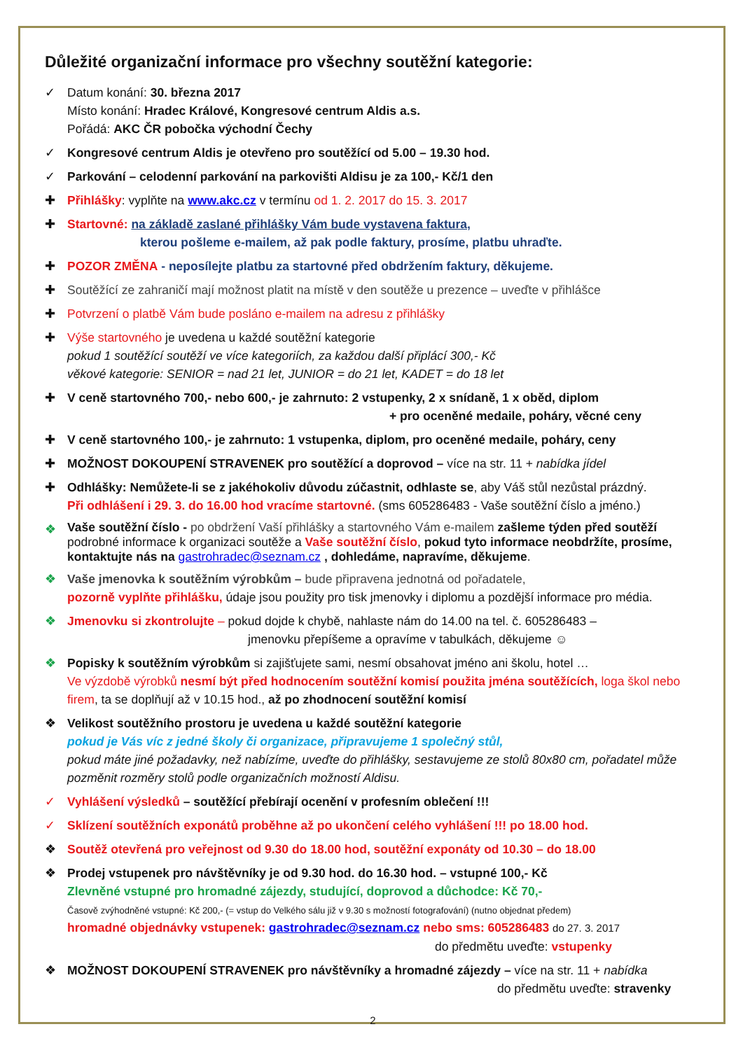Důležité organizační informace pro všechny soutěžní kategorie:
✓ Datum konání: 30. března 2017
Místo konání: Hradec Králové, Kongresové centrum Aldis a.s.
Pořádá: AKC ČR pobočka východní Čechy
✓ Kongresové centrum Aldis je otevřeno pro soutěžící od 5.00 – 19.30 hod.
✓ Parkování – celodenní parkování na parkovišti Aldisu je za 100,- Kč/1 den
✚ Přihlášky: vyplňte na www.akc.cz v termínu od 1. 2. 2017 do 15. 3. 2017
✚ Startovné: na základě zaslané přihlášky Vám bude vystavena faktura,
kterou pošleme e-mailem, až pak podle faktury, prosíme, platbu uhraďte.
✚ POZOR ZMĚNA - neposílejte platbu za startovné před obdržením faktury, děkujeme.
✚ Soutěžící ze zahraničí mají možnost platit na místě v den soutěže u prezence – uveďte v přihlášce
✚ Potvrzení o platbě Vám bude posláno e-mailem na adresu z přihlášky
✚ Výše startovného je uvedena u každé soutěžní kategorie
pokud 1 soutěžící soutěží ve více kategoriích, za každou další připlácí 300,- Kč
věkové kategorie: SENIOR = nad 21 let, JUNIOR = do 21 let, KADET = do 18 let
✚ V ceně startovného 700,- nebo 600,- je zahrnuto: 2 vstupenky, 2 x snídaně, 1 x oběd, diplom
+ pro oceněné medaile, poháry, věcné ceny
✚ V ceně startovného 100,- je zahrnuto: 1 vstupenka, diplom, pro oceněné medaile, poháry, ceny
✚ MOŽNOST DOKOUPENÍ STRAVENEK pro soutěžící a doprovod – více na str. 11 + nabídka jídel
✚ Odhlášky: Nemůžete-li se z jakéhokoliv důvodu zúčastnit, odhlaste se, aby Váš stůl nezůstal prázdný.
Při odhlášení i 29. 3. do 16.00 hod vracíme startovné. (sms 605286483 - Vaše soutěžní číslo a jméno.)
❖
Vaše soutěžní číslo - po obdržení Vaší přihlášky a startovného Vám e-mailem zašleme týden před soutěží podrobné informace k organizaci soutěže a Vaše soutěžní číslo, pokud tyto informace neobdržíte, prosíme, kontaktujte nás na gastrohradec@seznam.cz , dohledáme, napravíme, děkujeme.
❖ Vaše jmenovka k soutěžním výrobkům – bude připravena jednotná od pořadatele,
pozorně vyplňte přihlášku, údaje jsou použity pro tisk jmenovky i diplomu a pozdější informace pro média.
❖ Jmenovku si zkontrolujte – pokud dojde k chybě, nahlaste nám do 14.00 na tel. č. 605286483 –
jmenovku přepíšeme a opravíme v tabulkách, děkujeme ☺
❖ Popisky k soutěžním výrobkům si zajišťujete sami, nesmí obsahovat jméno ani školu, hotel …
Ve výzdobě výrobků nesmí být před hodnocením soutěžní komisí použita jména soutěžících, loga škol nebo firem, ta se doplňují až v 10.15 hod., až po zhodnocení soutěžní komisí
❖ Velikost soutěžního prostoru je uvedena u každé soutěžní kategorie
pokud je Vás víc z jedné školy či organizace, připravujeme 1 společný stůl,
pokud máte jiné požadavky, než nabízíme, uveďte do přihlášky, sestavujeme ze stolů 80x80 cm, pořadatel může pozměnit rozměry stolů podle organizačních možností Aldisu.
✓ Vyhlášení výsledků – soutěžící přebírají ocenění v profesním oblečení !!!
✓ Sklízení soutěžních exponátů proběhne až po ukončení celého vyhlášení !!! po 18.00 hod.
❖ Soutěž otevřená pro veřejnost od 9.30 do 18.00 hod, soutěžní exponáty od 10.30 – do 18.00
❖ Prodej vstupenek pro návštěvníky je od 9.30 hod. do 16.30 hod. – vstupné 100,- Kč
Zlevněné vstupné pro hromadné zájezdy, studující, doprovod a důchodce: Kč 70,-
Časově zvýhodněné vstupné: Kč 200,- (= vstup do Velkého sálu již v 9.30 s možností fotografování) (nutno objednat předem)
hromadné objednávky vstupenek: gastrohradec@seznam.cz nebo sms: 605286483 do 27. 3. 2017
do předmětu uveďte: vstupenky
❖ MOŽNOST DOKOUPENÍ STRAVENEK pro návštěvníky a hromadné zájezdy – více na str. 11 + nabídka
do předmětu uveďte: stravenky
2